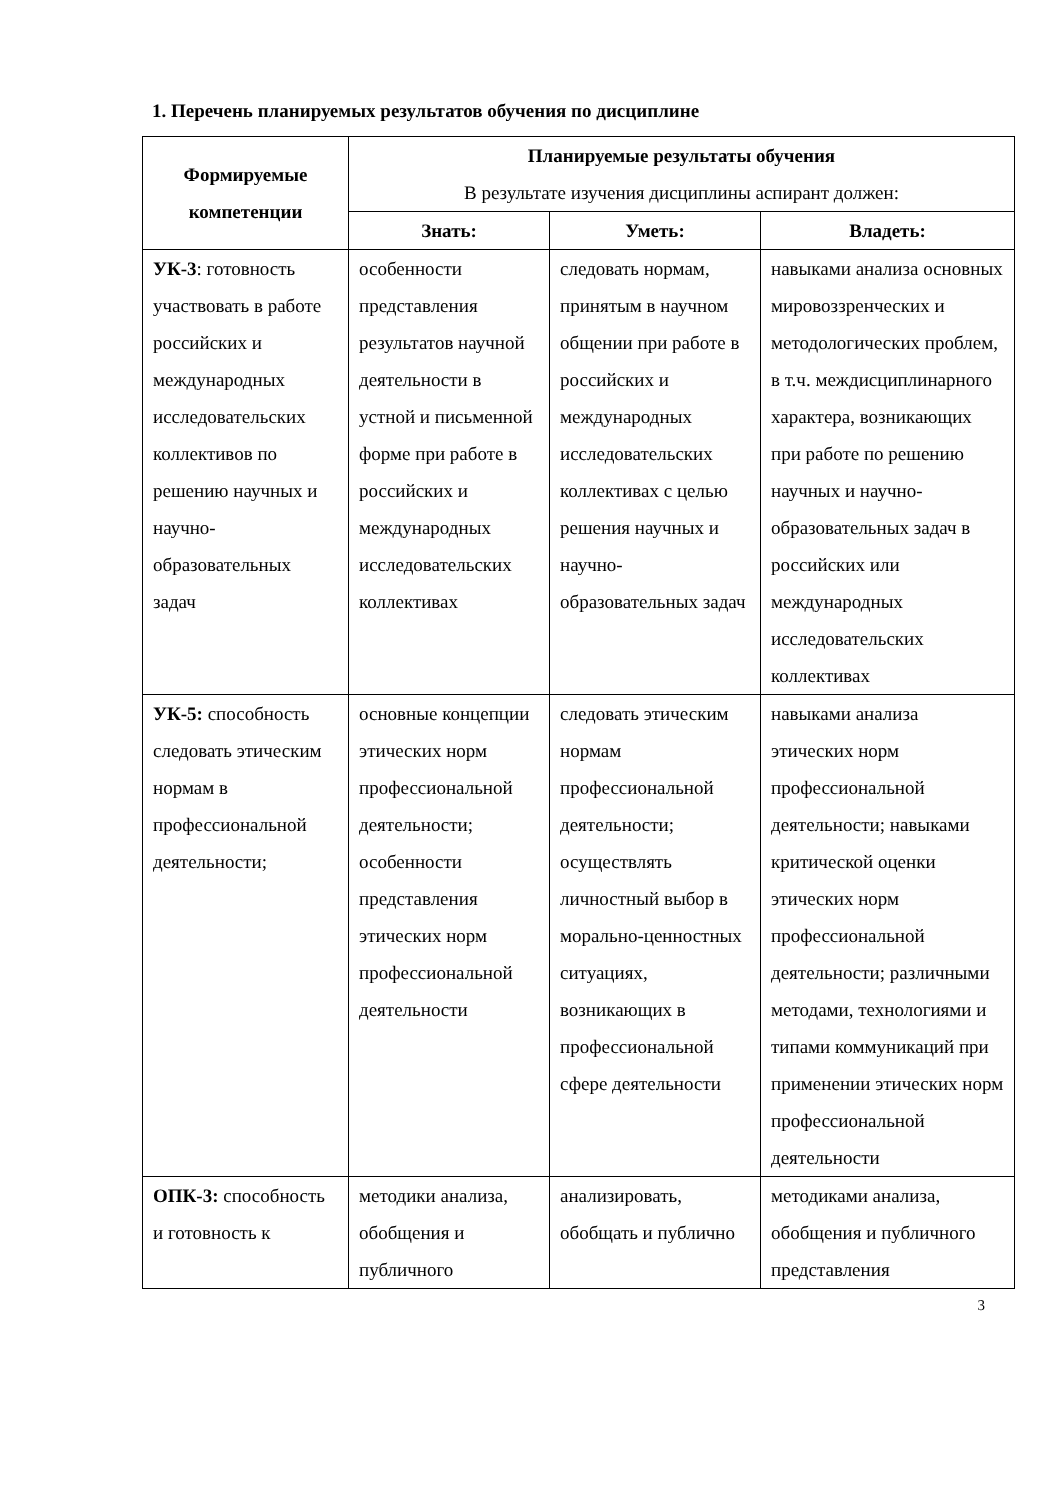1. Перечень планируемых результатов обучения по дисциплине
| Формируемые компетенции | Планируемые результаты обучения В результате изучения дисциплины аспирант должен: | | |
| --- | --- | --- | --- |
| | Знать: | Уметь: | Владеть: |
| УК-3 : готовность участвовать в работе российских и международных исследовательских коллективов по решению научных и научно-образовательных задач | особенности представления результатов научной деятельности в устной и письменной форме при работе в российских и международных исследовательских коллективах | следовать нормам, принятым в научном общении при работе в российских и международных исследовательских коллективах с целью решения научных и научно-образовательных задач | навыками анализа основных мировоззренческих и методологических проблем, в т.ч. междисциплинарного характера, возникающих при работе по решению научных и научно-образовательных задач в российских или международных исследовательских коллективах |
| УК-5: способность следовать этическим нормам в профессиональной деятельности; | основные концепции этических норм профессиональной деятельности; особенности представления этических норм профессиональной деятельности | следовать этическим нормам профессиональной деятельности; осуществлять личностный выбор в морально-ценностных ситуациях, возникающих в профессиональной сфере деятельности | навыками анализа этических норм профессиональной деятельности; навыками критической оценки этических норм профессиональной деятельности; различными методами, технологиями и типами коммуникаций при применении этических норм профессиональной деятельности |
| ОПК-3: способность и готовность к | методики анализа, обобщения и публичного | анализировать, обобщать и публично | методиками анализа, обобщения и публичного представления |
3